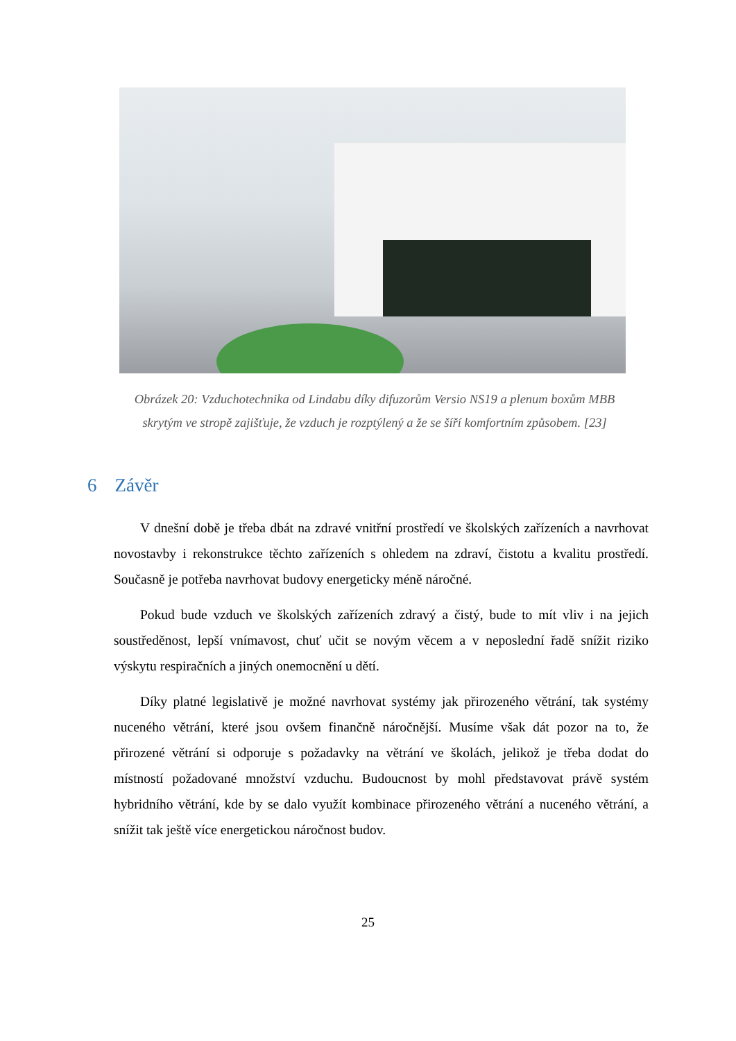Obrázek 20: Vzduchotechnika od Lindabu díky difuzorům Versio NS19 a plenum boxům MBB skrytým ve stropě zajišťuje, že vzduch je rozptýlený a že se šíří komfortním způsobem. [23]
6 Závěr
V dnešní době je třeba dbát na zdravé vnitřní prostředí ve školských zařízeních a navrhovat novostavby i rekonstrukce těchto zařízeních s ohledem na zdraví, čistotu a kvalitu prostředí. Současně je potřeba navrhovat budovy energeticky méně náročné.
Pokud bude vzduch ve školských zařízeních zdravý a čistý, bude to mít vliv i na jejich soustředěnost, lepší vnímavost, chuť učit se novým věcem a v neposlední řadě snížit riziko výskytu respiračních a jiných onemocnění u dětí.
Díky platné legislativě je možné navrhovat systémy jak přirozeného větrání, tak systémy nuceného větrání, které jsou ovšem finančně náročnější. Musíme však dát pozor na to, že přirozené větrání si odporuje s požadavky na větrání ve školách, jelikož je třeba dodat do místností požadované množství vzduchu. Budoucnost by mohl představovat právě systém hybridního větrání, kde by se dalo využít kombinace přirozeného větrání a nuceného větrání, a snížit tak ještě více energetickou náročnost budov.
25